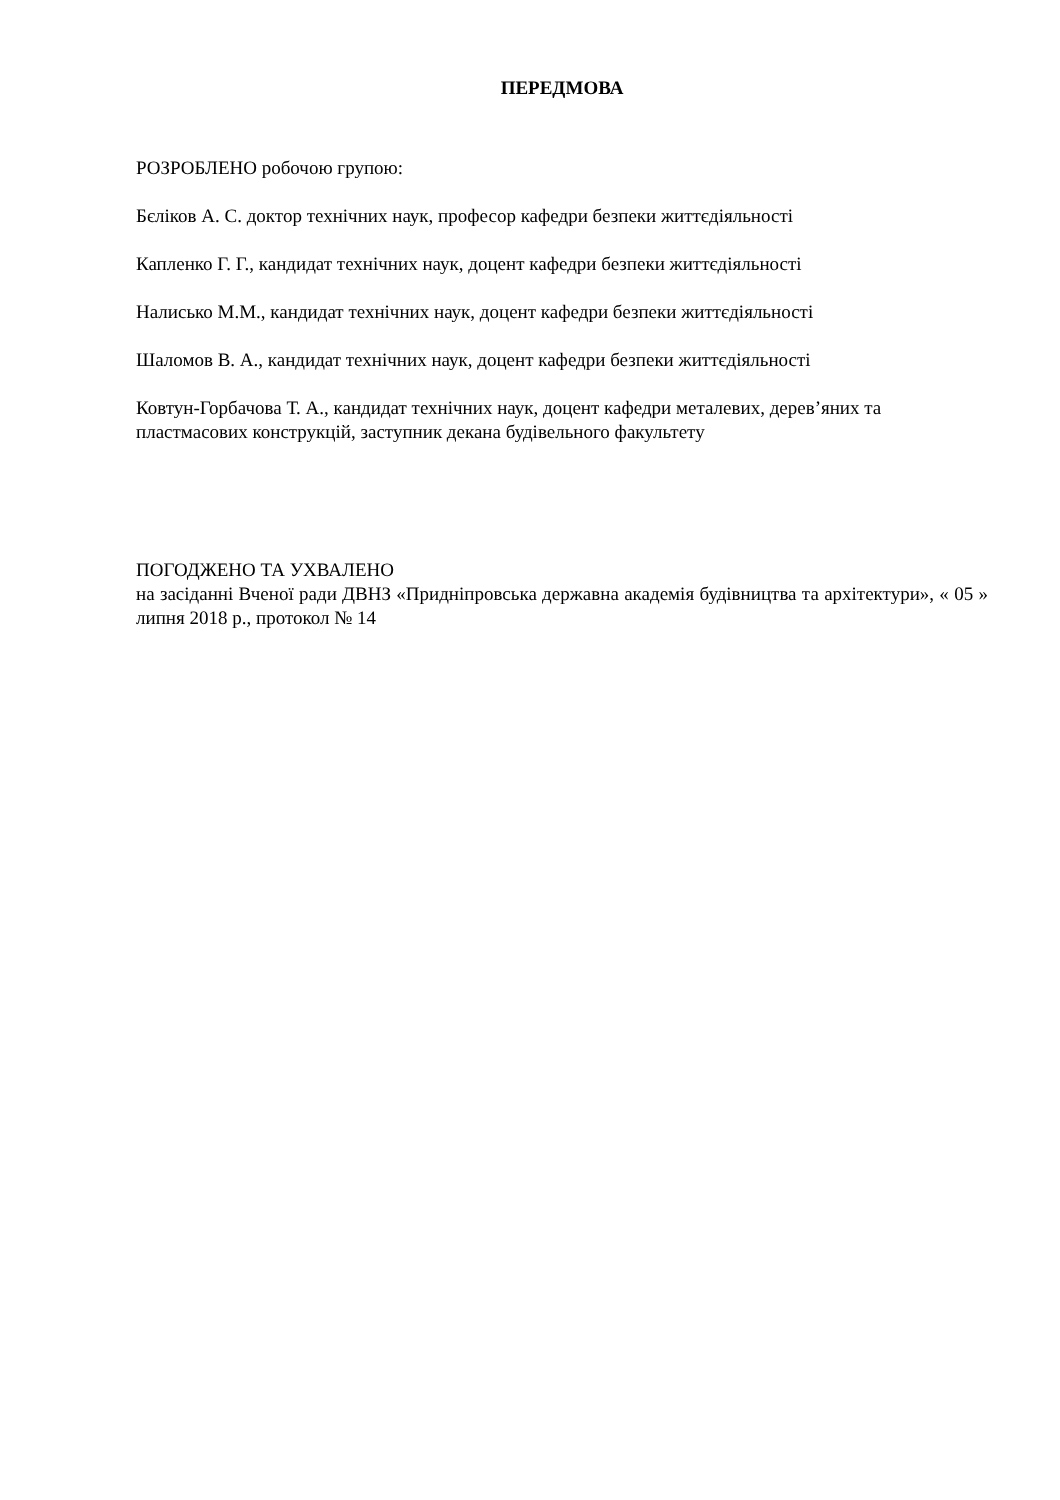ПЕРЕДМОВА
РОЗРОБЛЕНО робочою групою:
Бєліков А. С. доктор технічних наук, професор кафедри безпеки життєдіяльності
Капленко Г. Г., кандидат технічних наук, доцент кафедри безпеки життєдіяльності
Налисько М.М., кандидат технічних наук, доцент кафедри безпеки життєдіяльності
Шаломов В. А., кандидат технічних наук, доцент кафедри безпеки життєдіяльності
Ковтун-Горбачова Т. А., кандидат технічних наук, доцент кафедри металевих, дерев’яних та пластмасових конструкцій, заступник декана будівельного факультету
ПОГОДЖЕНО ТА УХВАЛЕНО
на засіданні Вченої ради ДВНЗ «Придніпровська державна академія будівництва та архітектури», « 05 » липня 2018 р., протокол № 14